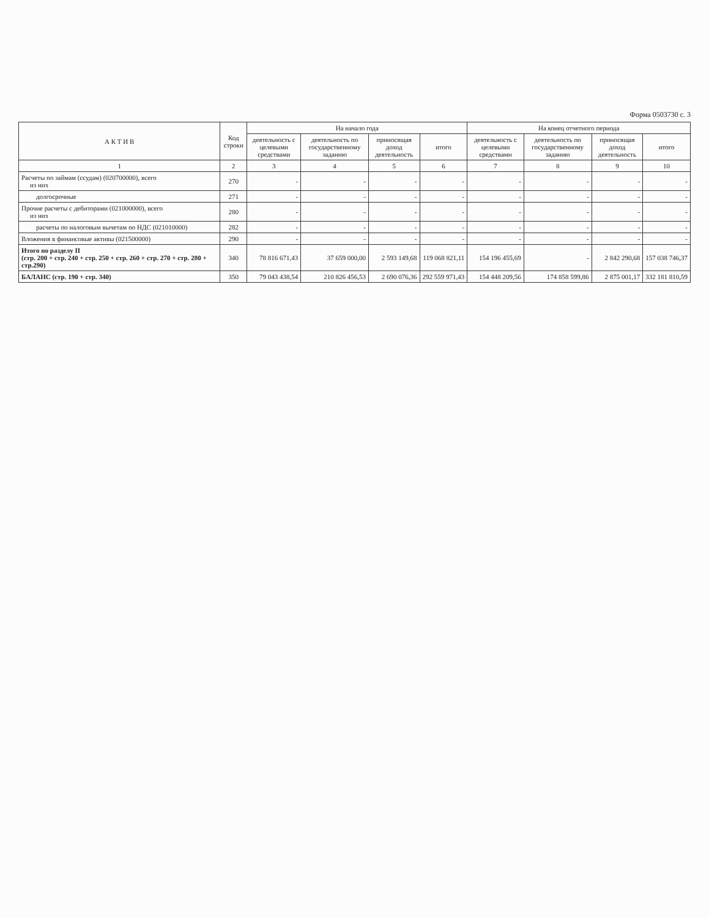Форма 0503730 с. 3
| А К Т И В | Код строки | На начало года | | | | На конец отчетного периода | | | |
| --- | --- | --- | --- | --- | --- | --- | --- | --- | --- |
| | | деятельность с целевыми средствами | деятельность по государственному заданию | приносящая доход деятельность | итого | деятельность с целевыми средствами | деятельность по государственному заданию | приносящая доход деятельность | итого |
| 1 | 2 | 3 | 4 | 5 | 6 | 7 | 8 | 9 | 10 |
| Расчеты по займам (ссудам) (020700000), всего из них | 270 | - | - | - | - | - | - | - | - |
| долгосрочные | 271 | - | - | - | - | - | - | - | - |
| Прочие расчеты с дебиторами (021000000), всего из них | 280 | - | - | - | - | - | - | - | - |
| расчеты по налоговым вычетам по НДС (021010000) | 282 | - | - | - | - | - | - | - | - |
| Вложения в финансовые активы (021500000) | 290 | - | - | - | - | - | - | - | - |
| Итого по разделу II (стр. 200 + стр. 240 + стр. 250 + стр. 260 + стр. 270 + стр. 280 + стр.290) | 340 | 78 816 671,43 | 37 659 000,00 | 2 593 149,68 | 119 068 821,11 | 154 196 455,69 | - | 2 842 290,68 | 157 038 746,37 |
| БАЛАНС (стр. 190 + стр. 340) | 350 | 79 043 438,54 | 210 826 456,53 | 2 690 076,36 | 292 559 971,43 | 154 448 209,56 | 174 858 599,86 | 2 875 001,17 | 332 181 810,59 |